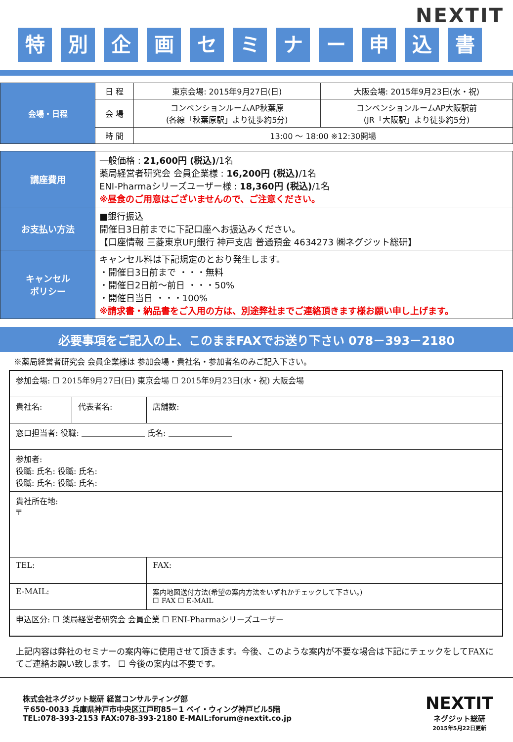NEXTIT
特別企画セミナー申込書
| 会場・日程 | 日 程 | 東京会場: 2015年9月27日(日) | 大阪会場: 2015年9月23日(水・祝) |
| | 会 場 | コンベンションルームAP秋葉原 (各線「秋葉原駅」より徒歩約5分) | コンベンションルームAP大阪駅前 (JR「大阪駅」より徒歩約5分) |
| | 時 間 | 13:00 ～ 18:00 ※12:30開場 | |
| 講座費用 | 一般価格 : 21,600円 (税込) /1名 薬局経営者研究会 会員企業様 : 16,200円 (税込) /1名 ENI-Pharmaシリーズユーザー様 : 18,360円 (税込) /1名 ※昼食のご用意はございませんので、ご注意ください。 |
| お支払い方法 | ■銀行振込 開催日3日前までに下記口座へお振込みください。 【口座情報 三菱東京UFJ銀行 神戸支店 普通預金 4634273 ㈱ネグジット総研】 |
| キャンセル ポリシー | キャンセル料は下記規定のとおり発生します。 ・開催日3日前まで ・・・無料 ・開催日2日前～前日 ・・・50% ・開催日当日 ・・・100% ※請求書・納品書をご入用の方は、別途弊社までご連絡頂きます様お願い申し上げます。 |
必要事項をご記入の上、このままFAXでお送り下さい 078－393－2180
※薬局経営者研究会 会員企業様は 参加会場・貴社名・参加者名のみご記入下さい。
| 参加会場: ☐ 2015年9月27日(日) 東京会場 ☐ 2015年9月23日(水・祝) 大阪会場 | | |
| 貴社名: | 代表者名: | 店舗数: |
| 窓口担当者: 役職: ＿＿＿＿＿＿＿＿ 氏名: ＿＿＿＿＿＿＿＿ | | |
| 参加者: 役職: 氏名: 役職: 氏名: 役職: 氏名: 役職: 氏名: | | |
| 貴社所在地: 〒 | | |
| TEL: | | FAX: |
| E-MAIL: | | 案内地図送付方法(希望の案内方法をいずれかチェックして下さい。) ☐ FAX ☐ E-MAIL |
| 申込区分: ☐ 薬局経営者研究会 会員企業 ☐ ENI-Pharmaシリーズユーザー | | |
上記内容は弊社のセミナーの案内等に使用させて頂きます。今後、このような案内が不要な場合は下記にチェックをしてFAXにてご連絡お願い致します。 ☐ 今後の案内は不要です。
株式会社ネグジット総研 経営コンサルティング部
〒650-0033 兵庫県神戸市中央区江戸町85－1 ベイ・ウィング神戸ビル5階
TEL:078-393-2153 FAX:078-393-2180 E-MAIL:forum@nextit.co.jp
NEXTIT
ネグジット総研
2015年5月22日更新